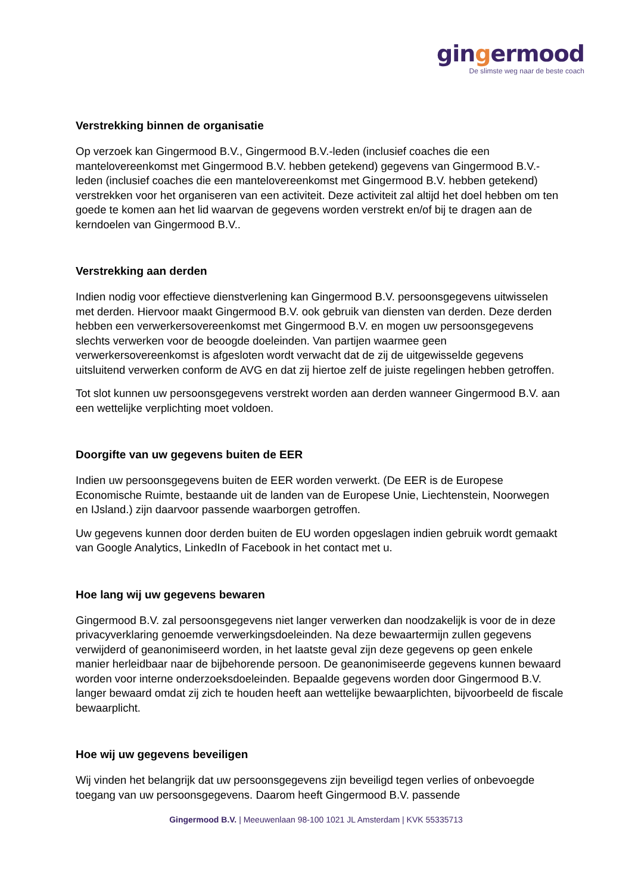gingermood
De slimste weg naar de beste coach
Verstrekking binnen de organisatie
Op verzoek kan Gingermood B.V., Gingermood B.V.-leden (inclusief coaches die een mantelovereenkomst met Gingermood B.V. hebben getekend) gegevens van Gingermood B.V.-leden (inclusief coaches die een mantelovereenkomst met Gingermood B.V. hebben getekend) verstrekken voor het organiseren van een activiteit. Deze activiteit zal altijd het doel hebben om ten goede te komen aan het lid waarvan de gegevens worden verstrekt en/of bij te dragen aan de kerndoelen van Gingermood B.V..
Verstrekking aan derden
Indien nodig voor effectieve dienstverlening kan Gingermood B.V. persoonsgegevens uitwisselen met derden. Hiervoor maakt Gingermood B.V. ook gebruik van diensten van derden. Deze derden hebben een verwerkersovereenkomst met Gingermood B.V. en mogen uw persoonsgegevens slechts verwerken voor de beoogde doeleinden. Van partijen waarmee geen verwerkersovereenkomst is afgesloten wordt verwacht dat de zij de uitgewisselde gegevens uitsluitend verwerken conform de AVG en dat zij hiertoe zelf de juiste regelingen hebben getroffen.
Tot slot kunnen uw persoonsgegevens verstrekt worden aan derden wanneer Gingermood B.V. aan een wettelijke verplichting moet voldoen.
Doorgifte van uw gegevens buiten de EER
Indien uw persoonsgegevens buiten de EER worden verwerkt. (De EER is de Europese Economische Ruimte, bestaande uit de landen van de Europese Unie, Liechtenstein, Noorwegen en IJsland.) zijn daarvoor passende waarborgen getroffen.
Uw gegevens kunnen door derden buiten de EU worden opgeslagen indien gebruik wordt gemaakt van Google Analytics, LinkedIn of Facebook in het contact met u.
Hoe lang wij uw gegevens bewaren
Gingermood B.V. zal persoonsgegevens niet langer verwerken dan noodzakelijk is voor de in deze privacyverklaring genoemde verwerkingsdoeleinden. Na deze bewaartermijn zullen gegevens verwijderd of geanonimiseerd worden, in het laatste geval zijn deze gegevens op geen enkele manier herleidbaar naar de bijbehorende persoon. De geanonimiseerde gegevens kunnen bewaard worden voor interne onderzoeksdoeleinden. Bepaalde gegevens worden door Gingermood B.V. langer bewaard omdat zij zich te houden heeft aan wettelijke bewaarplichten, bijvoorbeeld de fiscale bewaarplicht.
Hoe wij uw gegevens beveiligen
Wij vinden het belangrijk dat uw persoonsgegevens zijn beveiligd tegen verlies of onbevoegde toegang van uw persoonsgegevens. Daarom heeft Gingermood B.V. passende
Gingermood B.V. | Meeuwenlaan 98-100 1021 JL Amsterdam | KVK 55335713